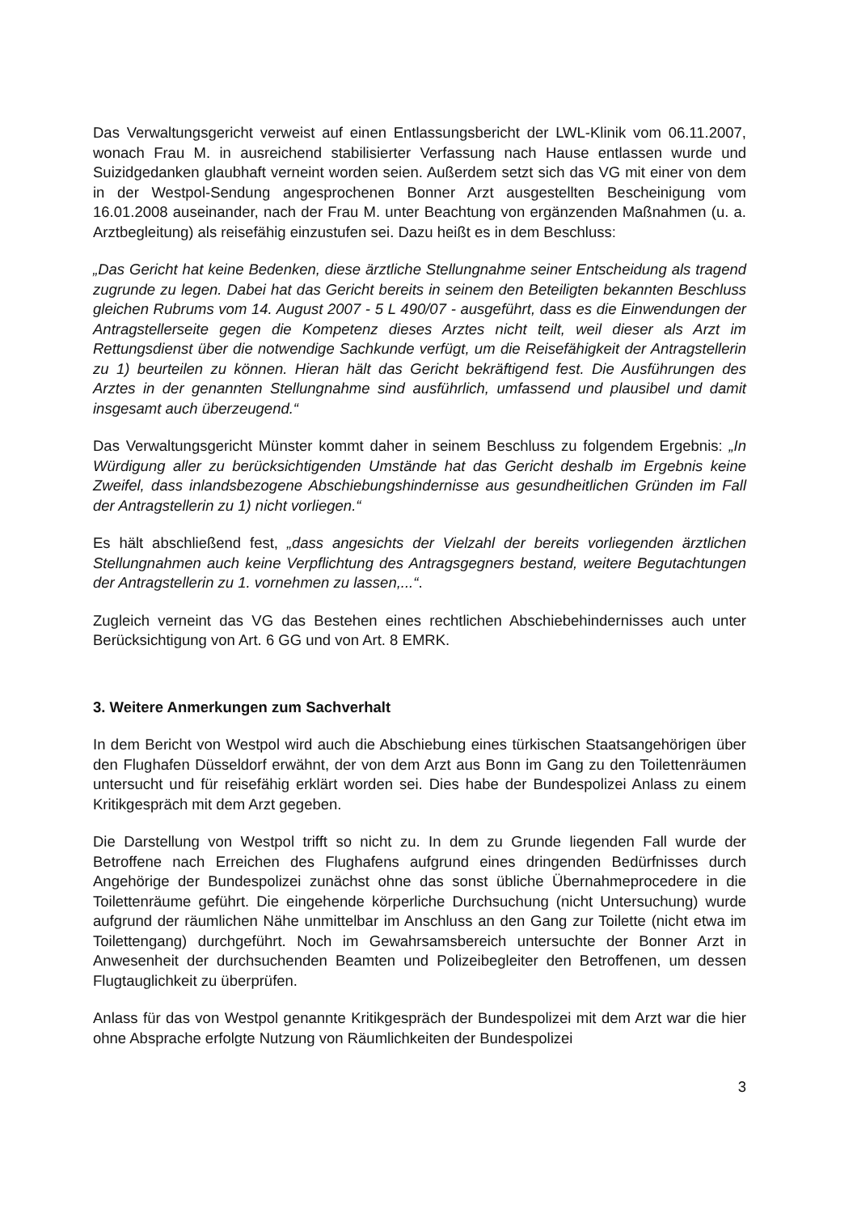Das Verwaltungsgericht verweist auf einen Entlassungsbericht der LWL-Klinik vom 06.11.2007, wonach Frau M. in ausreichend stabilisierter Verfassung nach Hause entlassen wurde und Suizidgedanken glaubhaft verneint worden seien. Außerdem setzt sich das VG mit einer von dem in der Westpol-Sendung angesprochenen Bonner Arzt ausgestellten Bescheinigung vom 16.01.2008 auseinander, nach der Frau M. unter Beachtung von ergänzenden Maßnahmen (u. a. Arztbegleitung) als reisefähig einzustufen sei. Dazu heißt es in dem Beschluss:
„Das Gericht hat keine Bedenken, diese ärztliche Stellungnahme seiner Entscheidung als tragend zugrunde zu legen. Dabei hat das Gericht bereits in seinem den Beteiligten bekannten Beschluss gleichen Rubrums vom 14. August 2007 - 5 L 490/07 - ausgeführt, dass es die Einwendungen der Antragstellerseite gegen die Kompetenz dieses Arztes nicht teilt, weil dieser als Arzt im Rettungsdienst über die notwendige Sachkunde verfügt, um die Reisefähigkeit der Antragstellerin zu 1) beurteilen zu können. Hieran hält das Gericht bekräftigend fest. Die Ausführungen des Arztes in der genannten Stellungnahme sind ausführlich, umfassend und plausibel und damit insgesamt auch überzeugend.“
Das Verwaltungsgericht Münster kommt daher in seinem Beschluss zu folgendem Ergebnis: „In Würdigung aller zu berücksichtigenden Umstände hat das Gericht deshalb im Ergebnis keine Zweifel, dass inlandsbezogene Abschiebungshindernisse aus gesundheitlichen Gründen im Fall der Antragstellerin zu 1) nicht vorliegen.“
Es hält abschließend fest, „dass angesichts der Vielzahl der bereits vorliegenden ärztlichen Stellungnahmen auch keine Verpflichtung des Antragsgegners bestand, weitere Begutachtungen der Antragstellerin zu 1. vornehmen zu lassen,...“.
Zugleich verneint das VG das Bestehen eines rechtlichen Abschiebehindernisses auch unter Berücksichtigung von Art. 6 GG und von Art. 8 EMRK.
3. Weitere Anmerkungen zum Sachverhalt
In dem Bericht von Westpol wird auch die Abschiebung eines türkischen Staatsangehörigen über den Flughafen Düsseldorf erwähnt, der von dem Arzt aus Bonn im Gang zu den Toilettenräumen untersucht und für reisefähig erklärt worden sei. Dies habe der Bundespolizei Anlass zu einem Kritikgespräch mit dem Arzt gegeben.
Die Darstellung von Westpol trifft so nicht zu. In dem zu Grunde liegenden Fall wurde der Betroffene nach Erreichen des Flughafens aufgrund eines dringenden Bedürfnisses durch Angehörige der Bundespolizei zunächst ohne das sonst übliche Übernahmeprocedere in die Toilettenräume geführt. Die eingehende körperliche Durchsuchung (nicht Untersuchung) wurde aufgrund der räumlichen Nähe unmittelbar im Anschluss an den Gang zur Toilette (nicht etwa im Toilettengang) durchgeführt. Noch im Gewahrsamsbereich untersuchte der Bonner Arzt in Anwesenheit der durchsuchenden Beamten und Polizeibegleiter den Betroffenen, um dessen Flugtauglichkeit zu überprüfen.
Anlass für das von Westpol genannte Kritikgespräch der Bundespolizei mit dem Arzt war die hier ohne Absprache erfolgte Nutzung von Räumlichkeiten der Bundespolizei
3